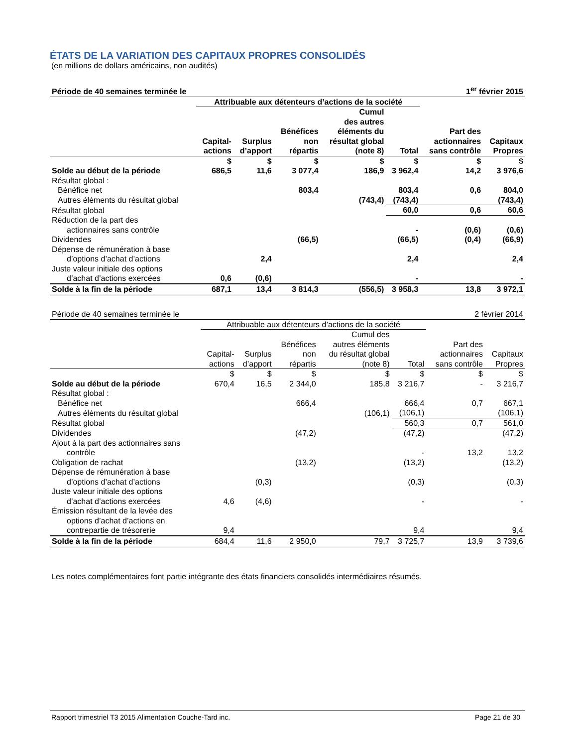ÉTATS DE LA VARIATION DES CAPITAUX PROPRES CONSOLIDÉS
(en millions de dollars américains, non audités)
| Période de 40 semaines terminée le | | | | | 1<sup>er</sup> février 2015 | | |
| | Attribuable aux détenteurs d’actions de la société | | | | | | |
| | Capital- actions | Surplus d’apport | Bénéfices non répartis | Cumul des autres éléments du résultat global (note 8) | Total | Part des actionnaires sans contrôle | Capitaux Propres |
| | $ | $ | $ | $ | $ | $ | $ |
| Solde au début de la période | 686,5 | 11,6 | 3 077,4 | 186,9 | 3 962,4 | 14,2 | 3 976,6 |
| Résultat global : | | | | | | | |
| Bénéfice net | | | 803,4 | | 803,4 | 0,6 | 804,0 |
| Autres éléments du résultat global | | | | (743,4) | (743,4) | | (743,4) |
| Résultat global | | | | | 60,0 | 0,6 | 60,6 |
| Réduction de la part des actionnaires sans contrôle | | | | | - | (0,6) | (0,6) |
| Dividendes | | | (66,5) | | (66,5) | (0,4) | (66,9) |
| Dépense de rémunération à base d’options d’achat d’actions | | 2,4 | | | 2,4 | | 2,4 |
| Juste valeur initiale des options d’achat d’actions exercées | 0,6 | (0,6) | | | - | | - |
| Solde à la fin de la période | 687,1 | 13,4 | 3 814,3 | (556,5) | 3 958,3 | 13,8 | 3 972,1 |
| Période de 40 semaines terminée le | | | | | 2 février 2014 | | |
| | Attribuable aux détenteurs d’actions de la société | | | | | | |
| | Capital- actions | Surplus d’apport | Bénéfices non répartis | Cumul des autres éléments du résultat global (note 8) | Total | Part des actionnaires sans contrôle | Capitaux Propres |
| | $ | $ | $ | $ | $ | $ | $ |
| Solde au début de la période | 670,4 | 16,5 | 2 344,0 | 185,8 | 3 216,7 | - | 3 216,7 |
| Résultat global : | | | | | | | |
| Bénéfice net | | | 666,4 | | 666,4 | 0,7 | 667,1 |
| Autres éléments du résultat global | | | | (106,1) | (106,1) | | (106,1) |
| Résultat global | | | | | 560,3 | 0,7 | 561,0 |
| Dividendes | | | (47,2) | | (47,2) | | (47,2) |
| Ajout à la part des actionnaires sans contrôle | | | | | - | 13,2 | 13,2 |
| Obligation de rachat | | | (13,2) | | (13,2) | | (13,2) |
| Dépense de rémunération à base d’options d’achat d’actions | | (0,3) | | | (0,3) | | (0,3) |
| Juste valeur initiale des options d’achat d’actions exercées | 4,6 | (4,6) | | | - | | - |
| Émission résultant de la levée des options d’achat d’actions en contrepartie de trésorerie | 9,4 | | | | 9,4 | | 9,4 |
| Solde à la fin de la période | 684,4 | 11,6 | 2 950,0 | 79,7 | 3 725,7 | 13,9 | 3 739,6 |
Les notes complémentaires font partie intégrante des états financiers consolidés intermédiaires résumés.
Rapport trimestriel T3 2015 Alimentation Couche-Tard inc. Page 21 de 30